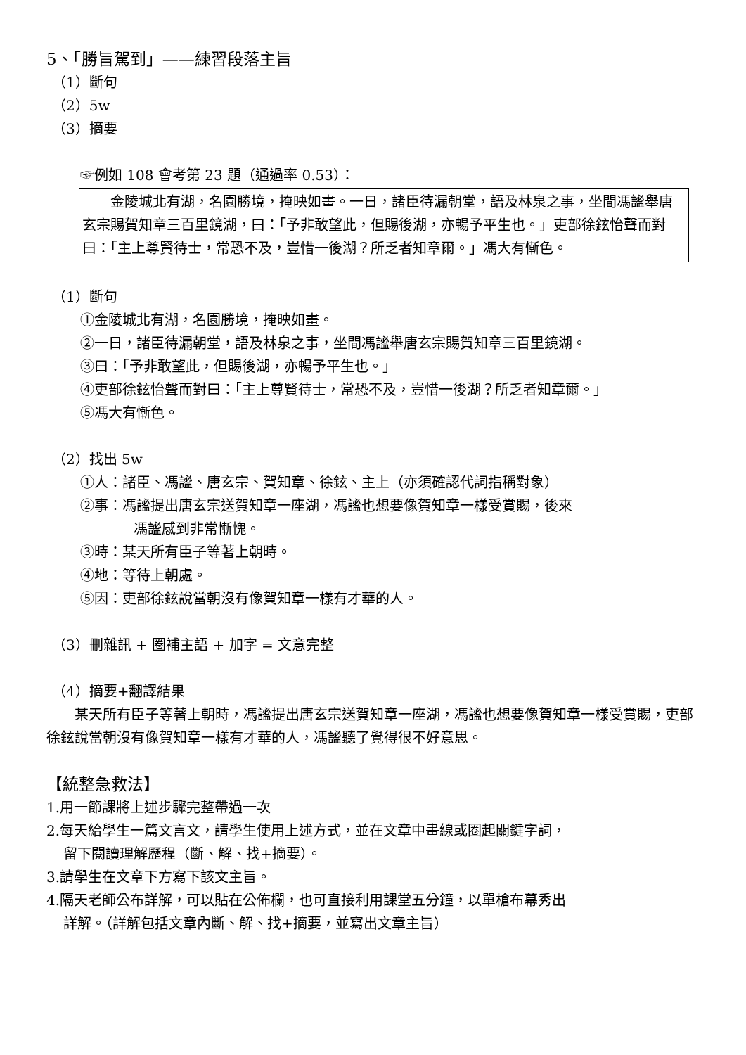5、「勝旨駕到」——練習段落主旨
（1）斷句
（2）5w
（3）摘要
☞例如 108 會考第 23 題（通過率 0.53）：
　　金陵城北有湖，名園勝境，掩映如畫。一日，諸臣待漏朝堂，語及林泉之事，坐間馮謐舉唐玄宗賜賀知章三百里鏡湖，曰：「予非敢望此，但賜後湖，亦暢予平生也。」吏部徐鉉怡聲而對曰：「主上尊賢待士，常恐不及，豈惜一後湖？所乏者知章爾。」馮大有慚色。
（1）斷句
①金陵城北有湖，名園勝境，掩映如畫。
②一日，諸臣待漏朝堂，語及林泉之事，坐間馮謐舉唐玄宗賜賀知章三百里鏡湖。
③曰：「予非敢望此，但賜後湖，亦暢予平生也。」
④吏部徐鉉怡聲而對曰：「主上尊賢待士，常恐不及，豈惜一後湖？所乏者知章爾。」
⑤馮大有慚色。
（2）找出 5w
①人：諸臣、馮謐、唐玄宗、賀知章、徐鉉、主上（亦須確認代詞指稱對象）
②事：馮謐提出唐玄宗送賀知章一座湖，馮謐也想要像賀知章一樣受賞賜，後來
馮謐感到非常慚愧。
③時：某天所有臣子等著上朝時。
④地：等待上朝處。
⑤因：吏部徐鉉說當朝沒有像賀知章一樣有才華的人。
（3）刪雜訊 + 圈補主語 + 加字 = 文意完整
（4）摘要+翻譯結果
　　某天所有臣子等著上朝時，馮謐提出唐玄宗送賀知章一座湖，馮謐也想要像賀知章一樣受賞賜，吏部徐鉉說當朝沒有像賀知章一樣有才華的人，馮謐聽了覺得很不好意思。
【統整急救法】
1.用一節課將上述步驟完整帶過一次
2.每天給學生一篇文言文，請學生使用上述方式，並在文章中畫線或圈起關鍵字詞，
留下閱讀理解歷程（斷、解、找+摘要）。
3.請學生在文章下方寫下該文主旨。
4.隔天老師公布詳解，可以貼在公佈欄，也可直接利用課堂五分鐘，以單槍布幕秀出
詳解。（詳解包括文章內斷、解、找+摘要，並寫出文章主旨）